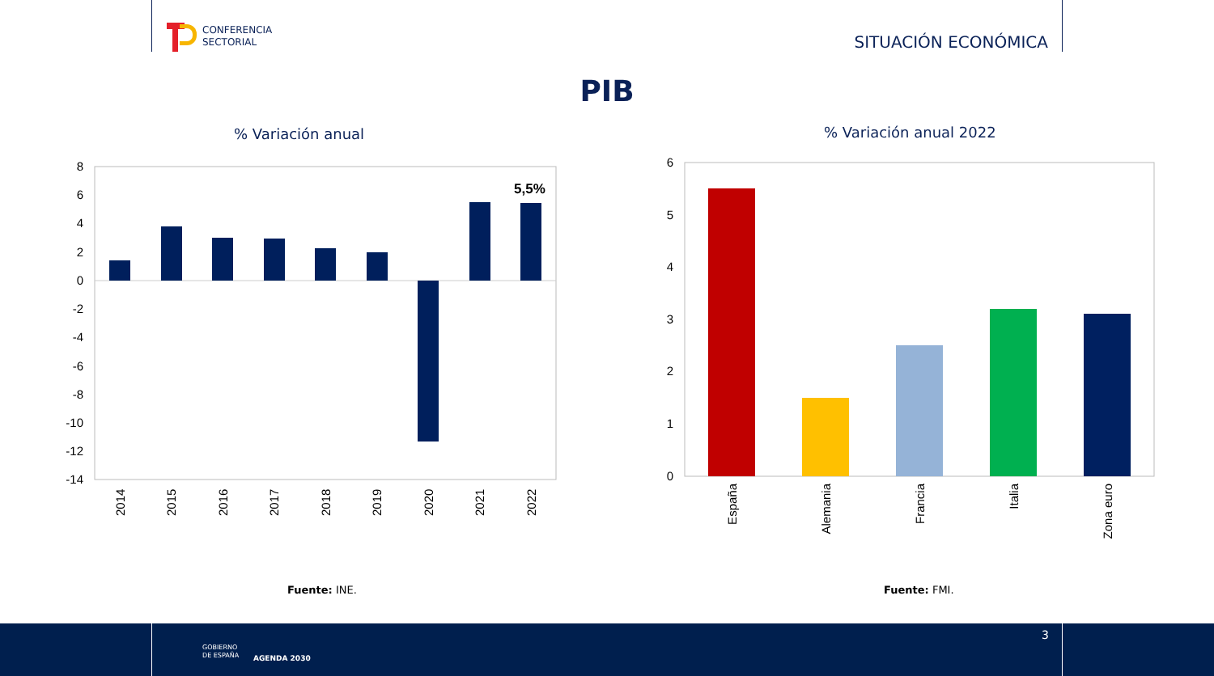CONFERENCIA
SECTORIAL
SITUACIÓN ECONÓMICA
PIB
% Variación anual % Variación anual 2022
8
6
4
2
0
-2
-4
-6
-8
-10
-12
-14
5,5%
2014
2015
2016
2017
2018
2019
2020
2021
2022
6
5
4
3
2
1
0
España
Alemania
Francia
Italia
Zona euro
Fuente: INE. Fuente: FMI.
GOBIERNO
DE ESPAÑA
AGENDA 2030
3